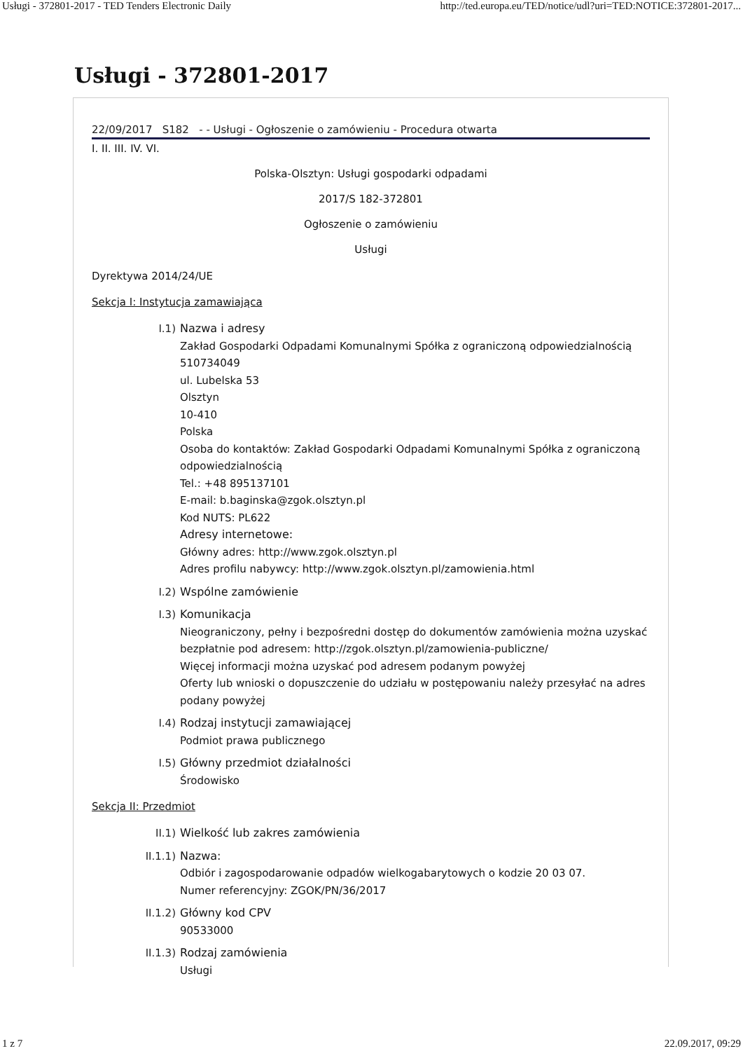Usługi - 372801-2017 - TED Tenders Electronic Daily http://ted.europa.eu/TED/notice/udl?uri=TED:NOTICE:372801-2017...
Usługi - 372801-2017
22/09/2017 S182 - - Usługi - Ogłoszenie o zamówieniu - Procedura otwarta
I. II. III. IV. VI.
Polska-Olsztyn: Usługi gospodarki odpadami
2017/S 182-372801
Ogłoszenie o zamówieniu
Usługi
Dyrektywa 2014/24/UE
Sekcja I: Instytucja zamawiająca
I.1) Nazwa i adresy
Zakład Gospodarki Odpadami Komunalnymi Spółka z ograniczoną odpowiedzialnością
510734049
ul. Lubelska 53
Olsztyn
10-410
Polska
Osoba do kontaktów: Zakład Gospodarki Odpadami Komunalnymi Spółka z ograniczoną odpowiedzialnością
Tel.: +48 895137101
E-mail: b.baginska@zgok.olsztyn.pl
Kod NUTS: PL622
Adresy internetowe:
Główny adres: http://www.zgok.olsztyn.pl
Adres profilu nabywcy: http://www.zgok.olsztyn.pl/zamowienia.html
I.2) Wspólne zamówienie
I.3) Komunikacja
Nieograniczony, pełny i bezpośredni dostęp do dokumentów zamówienia można uzyskać bezpłatnie pod adresem: http://zgok.olsztyn.pl/zamowienia-publiczne/
Więcej informacji można uzyskać pod adresem podanym powyżej
Oferty lub wnioski o dopuszczenie do udziału w postępowaniu należy przesyłać na adres podany powyżej
I.4) Rodzaj instytucji zamawiającej
Podmiot prawa publicznego
I.5) Główny przedmiot działalności
Środowisko
Sekcja II: Przedmiot
II.1) Wielkość lub zakres zamówienia
II.1.1) Nazwa:
Odbiór i zagospodarowanie odpadów wielkogabarytowych o kodzie 20 03 07.
Numer referencyjny: ZGOK/PN/36/2017
II.1.2) Główny kod CPV
90533000
II.1.3) Rodzaj zamówienia
Usługi
1 z 7 22.09.2017, 09:29